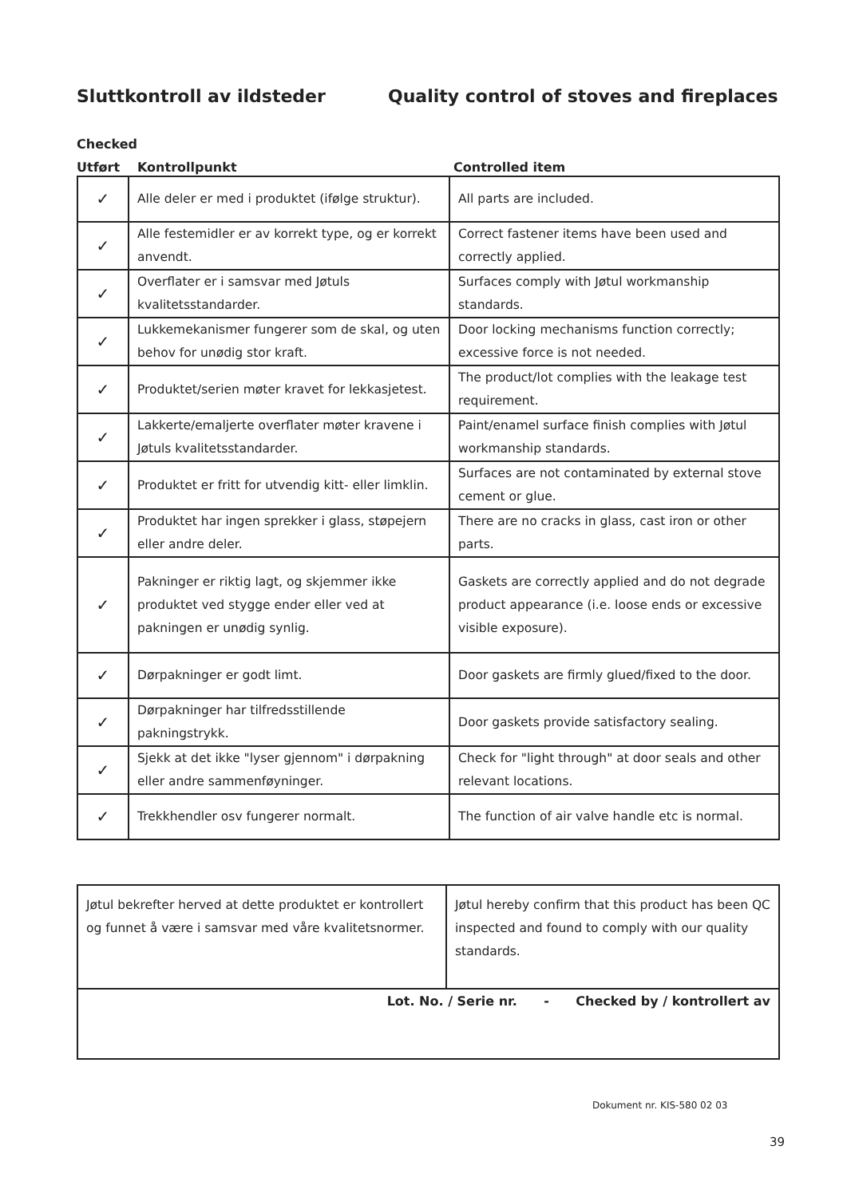Sluttkontroll av ildsteder Quality control of stoves and fireplaces
Checked
Utført Kontrollpunkt Controlled item
| ✓ | Alle deler er med i produktet (ifølge struktur). | All parts are included. |
| ✓ | Alle festemidler er av korrekt type, og er korrekt anvendt. | Correct fastener items have been used and correctly applied. |
| ✓ | Overflater er i samsvar med Jøtuls kvalitetsstandarder. | Surfaces comply with Jøtul workmanship standards. |
| ✓ | Lukkemekanismer fungerer som de skal, og uten behov for unødig stor kraft. | Door locking mechanisms function correctly; excessive force is not needed. |
| ✓ | Produktet/serien møter kravet for lekkasjetest. | The product/lot complies with the leakage test requirement. |
| ✓ | Lakkerte/emaljerte overflater møter kravene i Jøtuls kvalitetsstandarder. | Paint/enamel surface finish complies with Jøtul workmanship standards. |
| ✓ | Produktet er fritt for utvendig kitt- eller limklin. | Surfaces are not contaminated by external stove cement or glue. |
| ✓ | Produktet har ingen sprekker i glass, støpejern eller andre deler. | There are no cracks in glass, cast iron or other parts. |
| ✓ | Pakninger er riktig lagt, og skjemmer ikke produktet ved stygge ender eller ved at pakningen er unødig synlig. | Gaskets are correctly applied and do not degrade product appearance (i.e. loose ends or excessive visible exposure). |
| ✓ | Dørpakninger er godt limt. | Door gaskets are firmly glued/fixed to the door. |
| ✓ | Dørpakninger har tilfredsstillende pakningstrykk. | Door gaskets provide satisfactory sealing. |
| ✓ | Sjekk at det ikke "lyser gjennom" i dørpakning eller andre sammenføyninger. | Check for "light through" at door seals and other relevant locations. |
| ✓ | Trekkhendler osv fungerer normalt. | The function of air valve handle etc is normal. |
| Jøtul bekrefter herved at dette produktet er kontrollert og funnet å være i samsvar med våre kvalitetsnormer. | Jøtul hereby confirm that this product has been QC inspected and found to comply with our quality standards. |
| Lot. No. / Serie nr. - Checked by / kontrollert av | |
Dokument nr. KIS-580 02 03
39